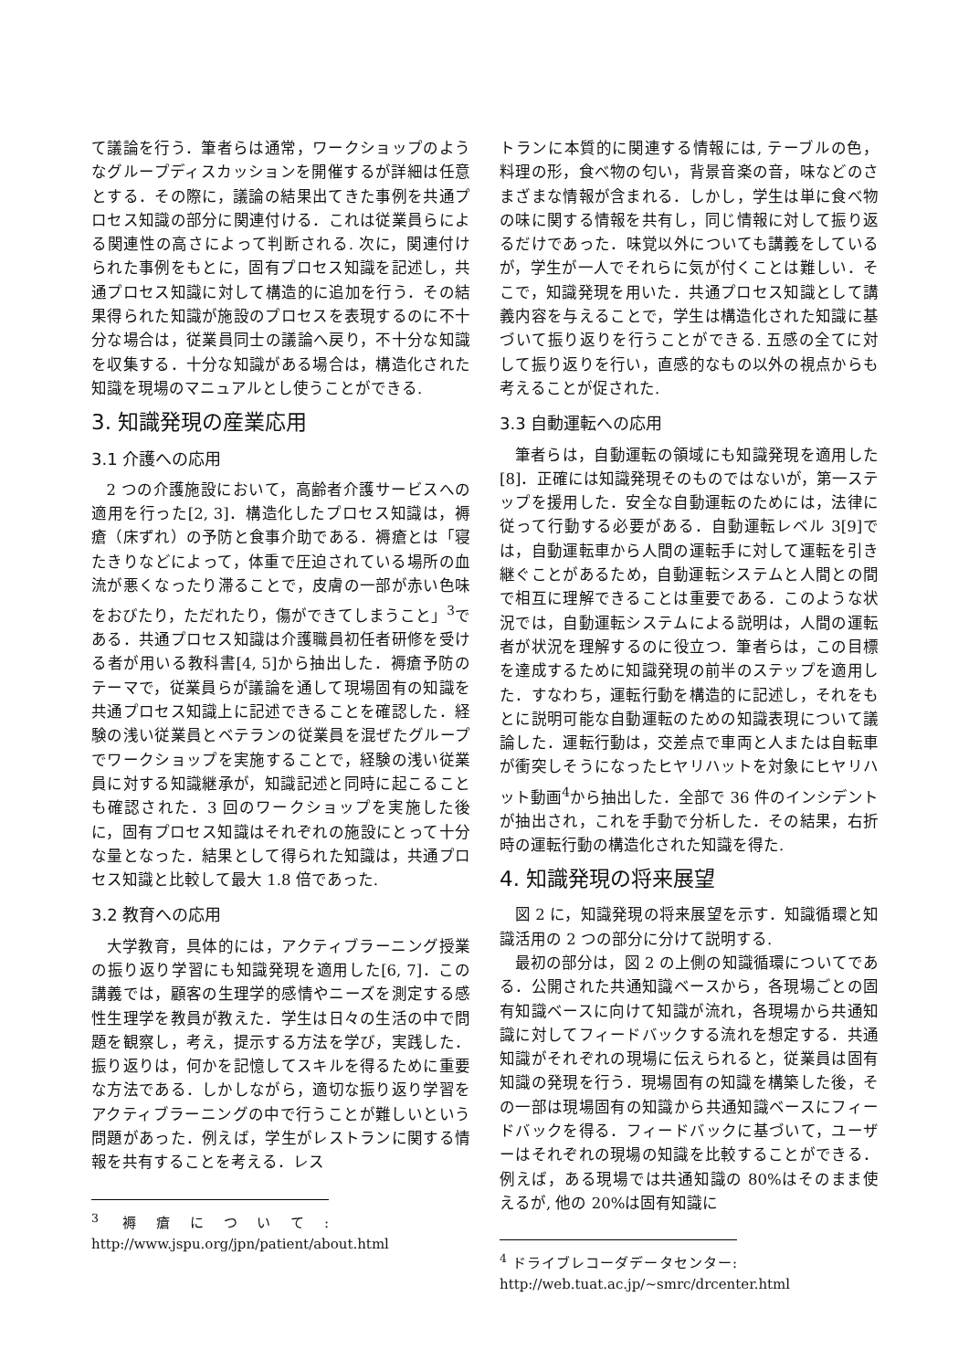て議論を行う．筆者らは通常，ワークショップのようなグループディスカッションを開催するが詳細は任意とする．その際に，議論の結果出てきた事例を共通プロセス知識の部分に関連付ける．これは従業員らによる関連性の高さによって判断される. 次に，関連付けられた事例をもとに，固有プロセス知識を記述し，共通プロセス知識に対して構造的に追加を行う．その結果得られた知識が施設のプロセスを表現するのに不十分な場合は，従業員同士の議論へ戻り，不十分な知識を収集する．十分な知識がある場合は，構造化された知識を現場のマニュアルとし使うことができる.
3. 知識発現の産業応用
3.1 介護への応用
2 つの介護施設において，高齢者介護サービスへの適用を行った[2, 3]．構造化したプロセス知識は，褥瘡（床ずれ）の予防と食事介助である．褥瘡とは「寝たきりなどによって，体重で圧迫されている場所の血流が悪くなったり滞ることで，皮膚の一部が赤い色味をおびたり，ただれたり，傷ができてしまうこと」<sup>3</sup>である．共通プロセス知識は介護職員初任者研修を受ける者が用いる教科書[4, 5]から抽出した．褥瘡予防のテーマで，従業員らが議論を通して現場固有の知識を共通プロセス知識上に記述できることを確認した．経験の浅い従業員とベテランの従業員を混ぜたグループでワークショップを実施することで，経験の浅い従業員に対する知識継承が，知識記述と同時に起こることも確認された．3 回のワークショップを実施した後に，固有プロセス知識はそれぞれの施設にとって十分な量となった．結果として得られた知識は，共通プロセス知識と比較して最大 1.8 倍であった.
3.2 教育への応用
大学教育，具体的には，アクティブラーニング授業の振り返り学習にも知識発現を適用した[6, 7]．この講義では，顧客の生理学的感情やニーズを測定する感性生理学を教員が教えた．学生は日々の生活の中で問題を観察し，考え，提示する方法を学び，実践した．振り返りは，何かを記憶してスキルを得るために重要な方法である．しかしながら，適切な振り返り学習をアクティブラーニングの中で行うことが難しいという問題があった．例えば，学生がレストランに関する情報を共有することを考える．レス
<sup>3</sup> 褥瘡について: http://www.jspu.org/jpn/patient/about.html
トランに本質的に関連する情報には, テーブルの色，料理の形，食べ物の匂い，背景音楽の音，味などのさまざまな情報が含まれる．しかし，学生は単に食べ物の味に関する情報を共有し，同じ情報に対して振り返るだけであった．味覚以外についても講義をしているが，学生が一人でそれらに気が付くことは難しい．そこで，知識発現を用いた．共通プロセス知識として講義内容を与えることで，学生は構造化された知識に基づいて振り返りを行うことができる. 五感の全てに対して振り返りを行い，直感的なもの以外の視点からも考えることが促された.
3.3 自動運転への応用
筆者らは，自動運転の領域にも知識発現を適用した[8]．正確には知識発現そのものではないが，第一ステップを援用した．安全な自動運転のためには，法律に従って行動する必要がある．自動運転レベル 3[9]では，自動運転車から人間の運転手に対して運転を引き継ぐことがあるため，自動運転システムと人間との間で相互に理解できることは重要である．このような状況では，自動運転システムによる説明は，人間の運転者が状況を理解するのに役立つ．筆者らは，この目標を達成するために知識発現の前半のステップを適用した．すなわち，運転行動を構造的に記述し，それをもとに説明可能な自動運転のための知識表現について議論した．運転行動は，交差点で車両と人または自転車が衝突しそうになったヒヤリハットを対象にヒヤリハット動画<sup>4</sup>から抽出した．全部で 36 件のインシデントが抽出され，これを手動で分析した．その結果，右折時の運転行動の構造化された知識を得た.
4. 知識発現の将来展望
図 2 に，知識発現の将来展望を示す．知識循環と知識活用の 2 つの部分に分けて説明する.
最初の部分は，図 2 の上側の知識循環についてである．公開された共通知識ベースから，各現場ごとの固有知識ベースに向けて知識が流れ，各現場から共通知識に対してフィードバックする流れを想定する．共通知識がそれぞれの現場に伝えられると，従業員は固有知識の発現を行う．現場固有の知識を構築した後，その一部は現場固有の知識から共通知識ベースにフィードバックを得る．フィードバックに基づいて，ユーザーはそれぞれの現場の知識を比較することができる．例えば，ある現場では共通知識の 80%はそのまま使えるが, 他の 20%は固有知識に
<sup>4</sup> ドライブレコーダデータセンター: http://web.tuat.ac.jp/~smrc/drcenter.html